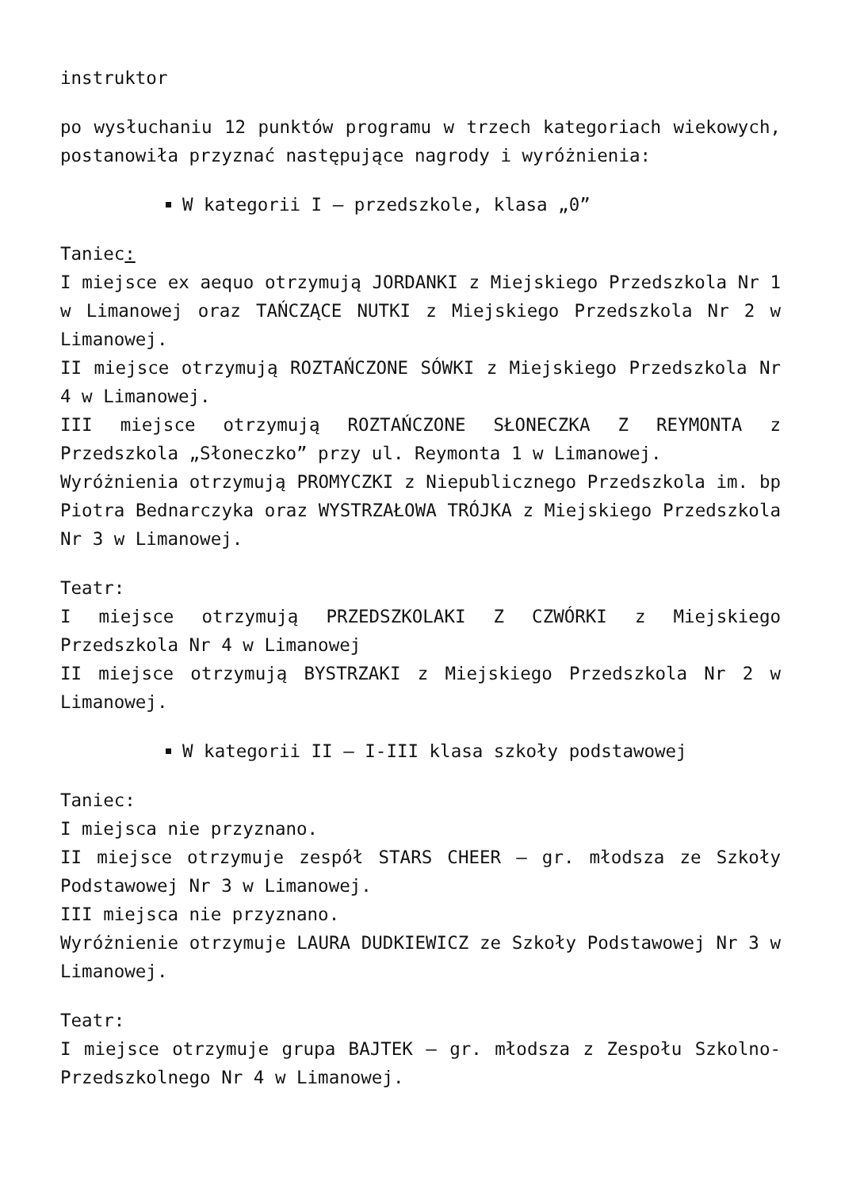instruktor
po wysłuchaniu 12 punktów programu w trzech kategoriach wiekowych, postanowiła przyznać następujące nagrody i wyróżnienia:
W kategorii I – przedszkole, klasa „0”
Taniec:
I miejsce ex aequo otrzymują JORDANKI z Miejskiego Przedszkola Nr 1 w Limanowej oraz TAŃCZĄCE NUTKI z Miejskiego Przedszkola Nr 2 w Limanowej.
II miejsce otrzymują ROZTAŃCZONE SÓWKI z Miejskiego Przedszkola Nr 4 w Limanowej.
III miejsce otrzymują ROZTAŃCZONE SŁONECZKA Z REYMONTA z Przedszkola „Słoneczko” przy ul. Reymonta 1 w Limanowej.
Wyróżnienia otrzymują PROMYCZKI z Niepublicznego Przedszkola im. bp Piotra Bednarczyka oraz WYSTRZAŁOWA TRÓJKA z Miejskiego Przedszkola Nr 3 w Limanowej.
Teatr:
I miejsce otrzymują PRZEDSZKOLAKI Z CZWÓRKI z Miejskiego Przedszkola Nr 4 w Limanowej
II miejsce otrzymują BYSTRZAKI z Miejskiego Przedszkola Nr 2 w Limanowej.
W kategorii II – I-III klasa szkoły podstawowej
Taniec:
I miejsca nie przyznano.
II miejsce otrzymuje zespół STARS CHEER – gr. młodsza ze Szkoły Podstawowej Nr 3 w Limanowej.
III miejsca nie przyznano.
Wyróżnienie otrzymuje LAURA DUDKIEWICZ ze Szkoły Podstawowej Nr 3 w Limanowej.
Teatr:
I miejsce otrzymuje grupa BAJTEK – gr. młodsza z Zespołu Szkolno-Przedszkolnego Nr 4 w Limanowej.